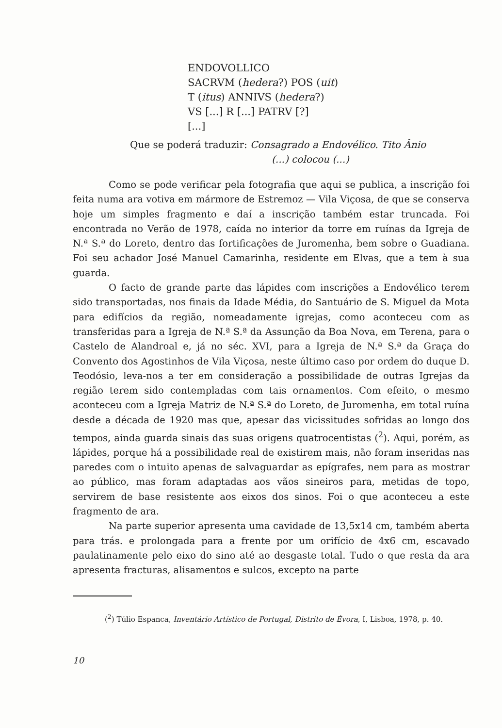ENDOVOLLICO
SACRVM (hedera?) POS (uit)
T (itus) ANNIVS (hedera?)
VS [...] R [...] PATRV [?]
[...]
Que se poderá traduzir: Consagrado a Endovélico. Tito Ânio
(...) colocou (...)
Como se pode verificar pela fotografia que aqui se publica, a inscrição foi feita numa ara votiva em mármore de Estremoz — Vila Viçosa, de que se conserva hoje um simples fragmento e daí a inscrição também estar truncada. Foi encontrada no Verão de 1978, caída no interior da torre em ruínas da Igreja de N.ª S.ª do Loreto, dentro das fortificações de Juromenha, bem sobre o Guadiana. Foi seu achador José Manuel Camarinha, residente em Elvas, que a tem à sua guarda.
O facto de grande parte das lápides com inscrições a Endovélico terem sido transportadas, nos finais da Idade Média, do Santuário de S. Miguel da Mota para edifícios da região, nomeadamente igrejas, como aconteceu com as transferidas para a Igreja de N.ª S.ª da Assunção da Boa Nova, em Terena, para o Castelo de Alandroal e, já no séc. XVI, para a Igreja de N.ª S.ª da Graça do Convento dos Agostinhos de Vila Viçosa, neste último caso por ordem do duque D. Teodósio, leva-nos a ter em consideração a possibilidade de outras Igrejas da região terem sido contempladas com tais ornamentos. Com efeito, o mesmo aconteceu com a Igreja Matriz de N.ª S.ª do Loreto, de Juromenha, em total ruína desde a década de 1920 mas que, apesar das vicissitudes sofridas ao longo dos tempos, ainda guarda sinais das suas origens quatrocentistas (<sup>2</sup>). Aqui, porém, as lápides, porque há a possibilidade real de existirem mais, não foram inseridas nas paredes com o intuito apenas de salvaguardar as epígrafes, nem para as mostrar ao público, mas foram adaptadas aos vãos sineiros para, metidas de topo, servirem de base resistente aos eixos dos sinos. Foi o que aconteceu a este fragmento de ara.
Na parte superior apresenta uma cavidade de 13,5x14 cm, também aberta para trás. e prolongada para a frente por um orifício de 4x6 cm, escavado paulatinamente pelo eixo do sino até ao desgaste total. Tudo o que resta da ara apresenta fracturas, alisamentos e sulcos, excepto na parte
(<sup>2</sup>) Túlio Espanca, Inventário Artístico de Portugal, Distrito de Évora, I, Lisboa, 1978, p. 40.
10